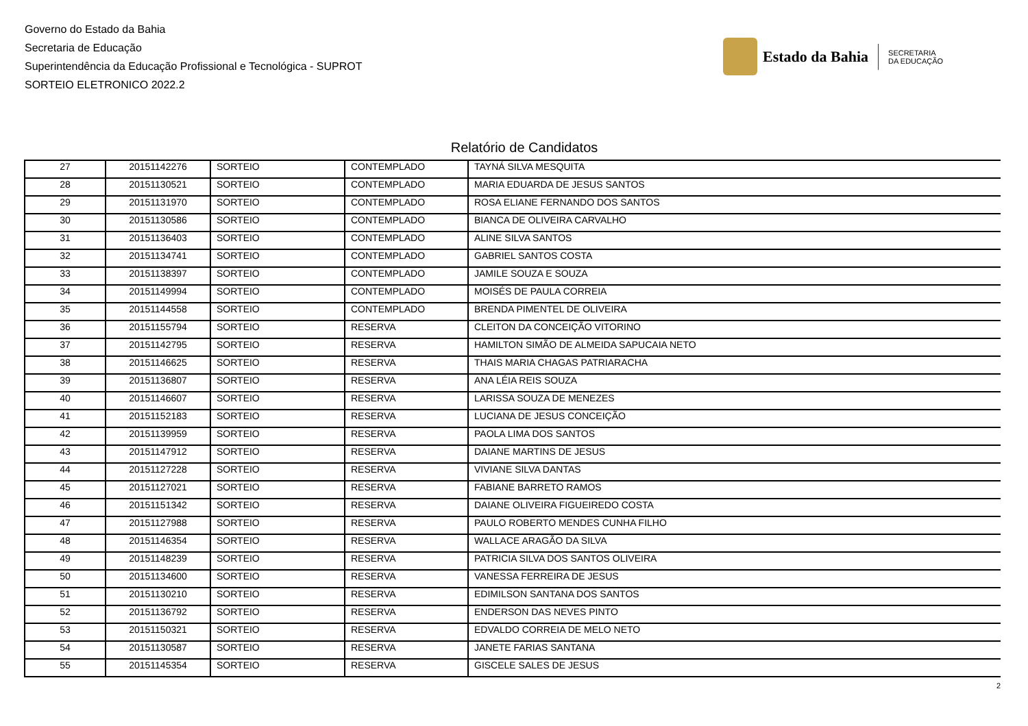Governo do Estado da Bahia
Secretaria de Educação
Superintendência da Educação Profissional e Tecnológica - SUPROT
SORTEIO ELETRONICO 2022.2
Estado da Bahia
SECRETARIA
DA EDUCAÇÃO
Relatório de Candidatos
| 27 | 20151142276 | SORTEIO | CONTEMPLADO | TAYNÁ SILVA MESQUITA |
| 28 | 20151130521 | SORTEIO | CONTEMPLADO | MARIA EDUARDA DE JESUS SANTOS |
| 29 | 20151131970 | SORTEIO | CONTEMPLADO | ROSA ELIANE FERNANDO DOS SANTOS |
| 30 | 20151130586 | SORTEIO | CONTEMPLADO | BIANCA DE OLIVEIRA CARVALHO |
| 31 | 20151136403 | SORTEIO | CONTEMPLADO | ALINE SILVA SANTOS |
| 32 | 20151134741 | SORTEIO | CONTEMPLADO | GABRIEL SANTOS COSTA |
| 33 | 20151138397 | SORTEIO | CONTEMPLADO | JAMILE SOUZA E SOUZA |
| 34 | 20151149994 | SORTEIO | CONTEMPLADO | MOISÉS DE PAULA CORREIA |
| 35 | 20151144558 | SORTEIO | CONTEMPLADO | BRENDA PIMENTEL DE OLIVEIRA |
| 36 | 20151155794 | SORTEIO | RESERVA | CLEITON DA CONCEIÇÃO VITORINO |
| 37 | 20151142795 | SORTEIO | RESERVA | HAMILTON SIMÃO DE ALMEIDA SAPUCAIA NETO |
| 38 | 20151146625 | SORTEIO | RESERVA | THAIS MARIA CHAGAS PATRIARACHA |
| 39 | 20151136807 | SORTEIO | RESERVA | ANA LÉIA REIS SOUZA |
| 40 | 20151146607 | SORTEIO | RESERVA | LARISSA SOUZA DE MENEZES |
| 41 | 20151152183 | SORTEIO | RESERVA | LUCIANA DE JESUS CONCEIÇÃO |
| 42 | 20151139959 | SORTEIO | RESERVA | PAOLA LIMA DOS SANTOS |
| 43 | 20151147912 | SORTEIO | RESERVA | DAIANE MARTINS DE JESUS |
| 44 | 20151127228 | SORTEIO | RESERVA | VIVIANE SILVA DANTAS |
| 45 | 20151127021 | SORTEIO | RESERVA | FABIANE BARRETO RAMOS |
| 46 | 20151151342 | SORTEIO | RESERVA | DAIANE OLIVEIRA FIGUEIREDO COSTA |
| 47 | 20151127988 | SORTEIO | RESERVA | PAULO ROBERTO MENDES CUNHA FILHO |
| 48 | 20151146354 | SORTEIO | RESERVA | WALLACE ARAGÃO DA SILVA |
| 49 | 20151148239 | SORTEIO | RESERVA | PATRICIA SILVA DOS SANTOS OLIVEIRA |
| 50 | 20151134600 | SORTEIO | RESERVA | VANESSA FERREIRA DE JESUS |
| 51 | 20151130210 | SORTEIO | RESERVA | EDIMILSON SANTANA DOS SANTOS |
| 52 | 20151136792 | SORTEIO | RESERVA | ENDERSON DAS NEVES PINTO |
| 53 | 20151150321 | SORTEIO | RESERVA | EDVALDO CORREIA DE MELO NETO |
| 54 | 20151130587 | SORTEIO | RESERVA | JANETE FARIAS SANTANA |
| 55 | 20151145354 | SORTEIO | RESERVA | GISCELE SALES DE JESUS |
2